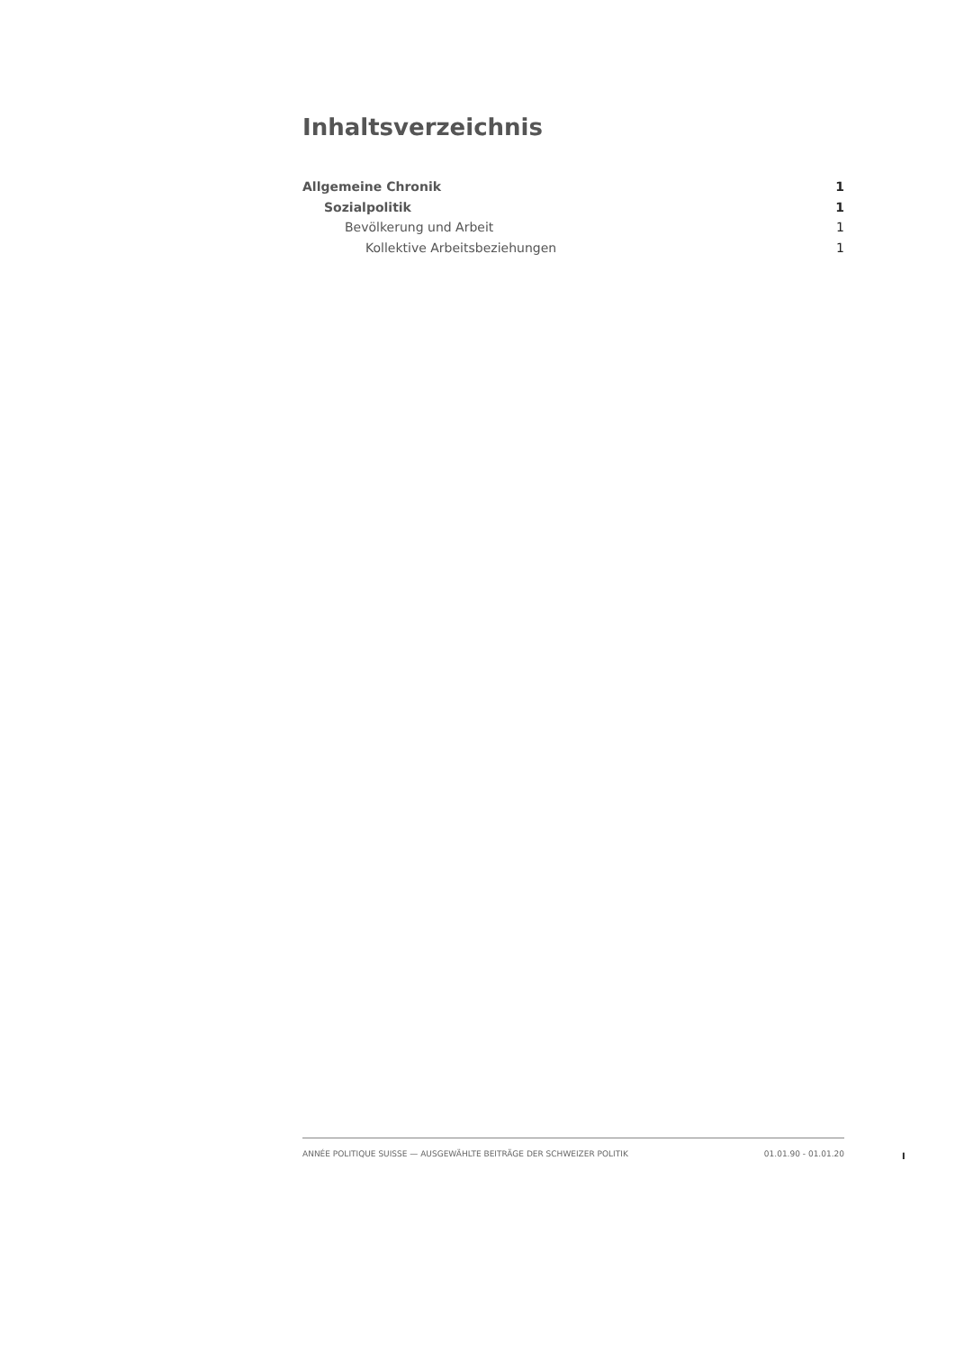Inhaltsverzeichnis
Allgemeine Chronik 1
Sozialpolitik 1
Bevölkerung und Arbeit 1
Kollektive Arbeitsbeziehungen 1
ANNÉE POLITIQUE SUISSE — AUSGEWÄHLTE BEITRÄGE DER SCHWEIZER POLITIK 01.01.90 - 01.01.20
I